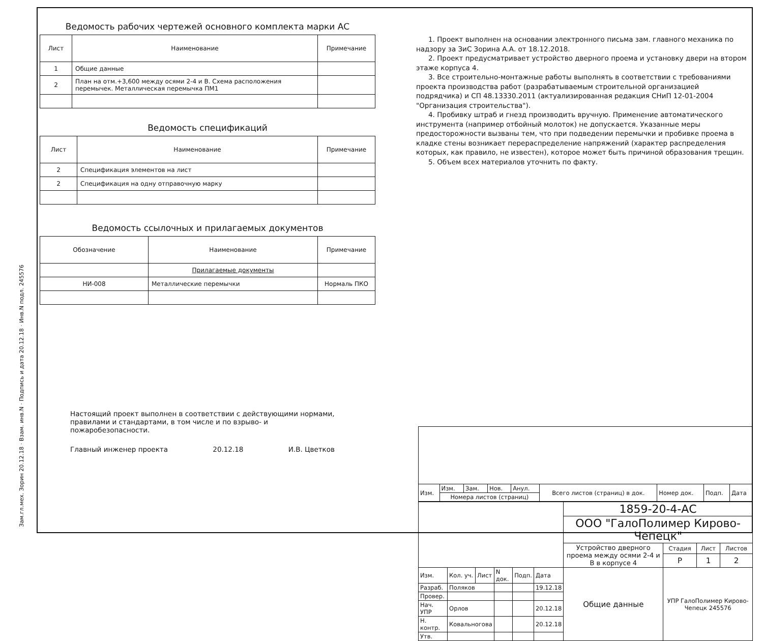Ведомость рабочих чертежей основного комплекта марки АС
| Лист | Наименование | Примечание |
| --- | --- | --- |
| 1 | Общие данные | |
| 2 | План на отм.+3,600 между осями 2-4 и В. Схема расположения перемычек. Металлическая перемычка ПМ1 | |
Ведомость спецификаций
| Лист | Наименование | Примечание |
| --- | --- | --- |
| 2 | Спецификация элементов на лист | |
| 2 | Спецификация на одну отправочную марку | |
Ведомость ссылочных и прилагаемых документов
| Обозначение | Наименование | Примечание |
| --- | --- | --- |
| | Прилагаемые документы | |
| НИ-008 | Металлические перемычки | Нормаль ПКО |
1. Проект выполнен на основании электронного письма зам. главного механика по надзору за ЗиС Зорина А.А. от 18.12.2018.
2. Проект предусматривает устройство дверного проема и установку двери на втором этаже корпуса 4.
3. Все строительно-монтажные работы выполнять в соответствии с требованиями проекта производства работ (разрабатываемым строительной организацией подрядчика) и СП 48.13330.2011 (актуализированная редакция СНиП 12-01-2004 "Организация строительства").
4. Пробивку штраб и гнезд производить вручную. Применение автоматического инструмента (например отбойный молоток) не допускается. Указанные меры предосторожности вызваны тем, что при подведении перемычки и пробивке проема в кладке стены возникает перераспределение напряжений (характер распределения которых, как правило, не известен), которое может быть причиной образования трещин.
5. Объем всех материалов уточнить по факту.
Настоящий проект выполнен в соответствии с действующими нормами, правилами и стандартами, в том числе и по взрыво- и пожаробезопасности.
Главный инженер проекта 20.12.18 И.В. Цветков
Зам.гл.мех. Зорин 20.12.18 · Взам. инв.N · Подпись и дата 20.12.18 · Инв.N подл. 245576
| Изм. | Изм. | Зам. | Нов. | Анул. | Всего листов (страниц) в док. | Номер док. | Подп. | Дата |
| | Номера листов (страниц) | | | | | | | |
| | | | | | | 1859-20-4-АС | | | |
| | | | | | | ООО "ГалоПолимер Кирово-Чепецк" | | | |
| | | | | | | Устройство дверного проема между осями 2-4 и В в корпусе 4 | Стадия | Лист | Листов |
| | | | | | | | Р | 1 | 2 |
| Изм. | Кол. уч. | Лист | N док. | Подп. | Дата | Общие данные | УПР ГалоПолимер Кирово-Чепецк 245576 | | |
| Разраб. | Поляков | | | | 19.12.18 | | | | |
| Провер. | | | | | | | | | |
| Нач. УПР | Орлов | | | | 20.12.18 | | | | |
| Н. контр. | Ковальногова | | | | 20.12.18 | | | | |
| Утв. | | | | | | | | | |